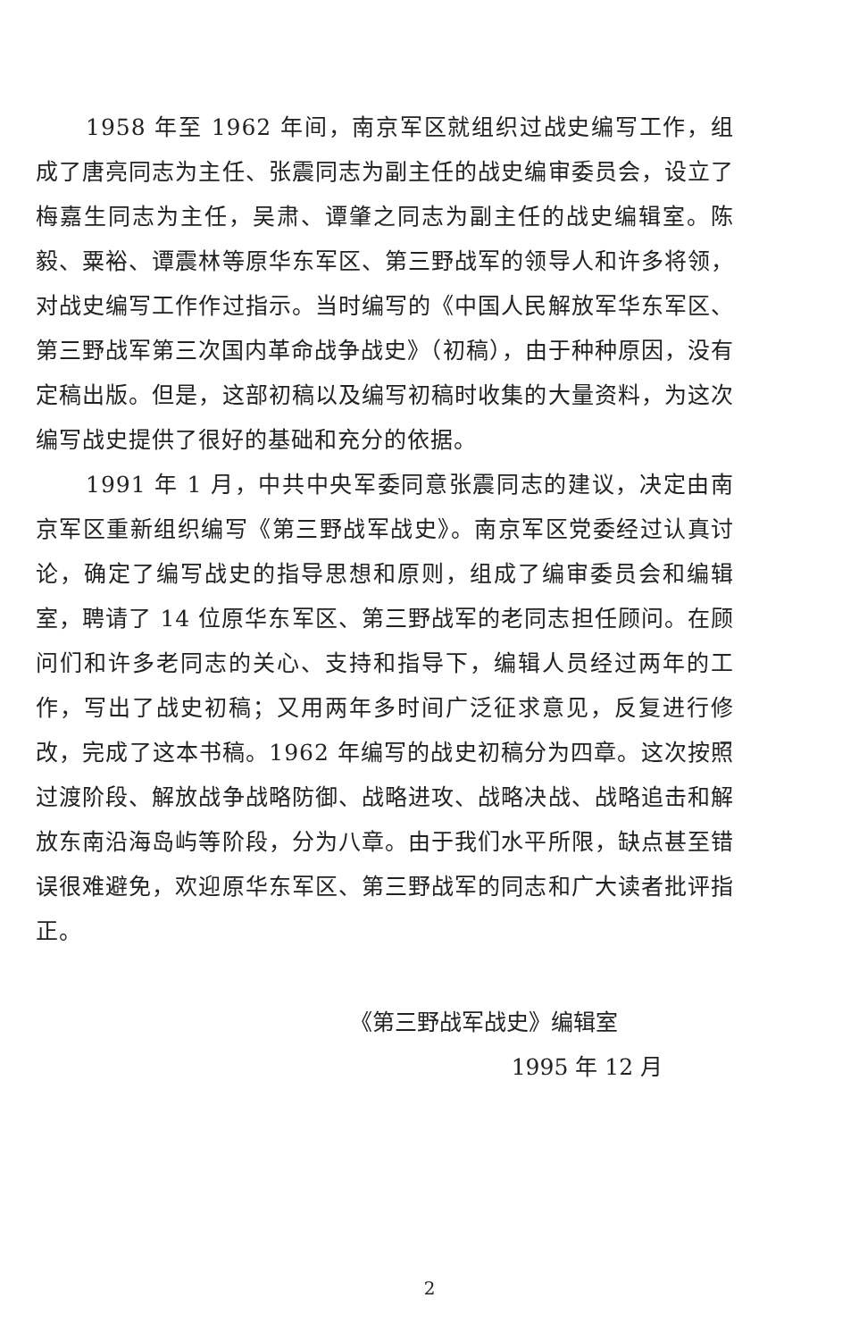1958 年至 1962 年间，南京军区就组织过战史编写工作，组成了唐亮同志为主任、张震同志为副主任的战史编审委员会，设立了梅嘉生同志为主任，吴肃、谭肇之同志为副主任的战史编辑室。陈毅、粟裕、谭震林等原华东军区、第三野战军的领导人和许多将领，对战史编写工作作过指示。当时编写的《中国人民解放军华东军区、第三野战军第三次国内革命战争战史》（初稿），由于种种原因，没有定稿出版。但是，这部初稿以及编写初稿时收集的大量资料，为这次编写战史提供了很好的基础和充分的依据。
1991 年 1 月，中共中央军委同意张震同志的建议，决定由南京军区重新组织编写《第三野战军战史》。南京军区党委经过认真讨论，确定了编写战史的指导思想和原则，组成了编审委员会和编辑室，聘请了 14 位原华东军区、第三野战军的老同志担任顾问。在顾问们和许多老同志的关心、支持和指导下，编辑人员经过两年的工作，写出了战史初稿；又用两年多时间广泛征求意见，反复进行修改，完成了这本书稿。1962 年编写的战史初稿分为四章。这次按照过渡阶段、解放战争战略防御、战略进攻、战略决战、战略追击和解放东南沿海岛屿等阶段，分为八章。由于我们水平所限，缺点甚至错误很难避免，欢迎原华东军区、第三野战军的同志和广大读者批评指正。
《第三野战军战史》编辑室
1995 年 12 月
2